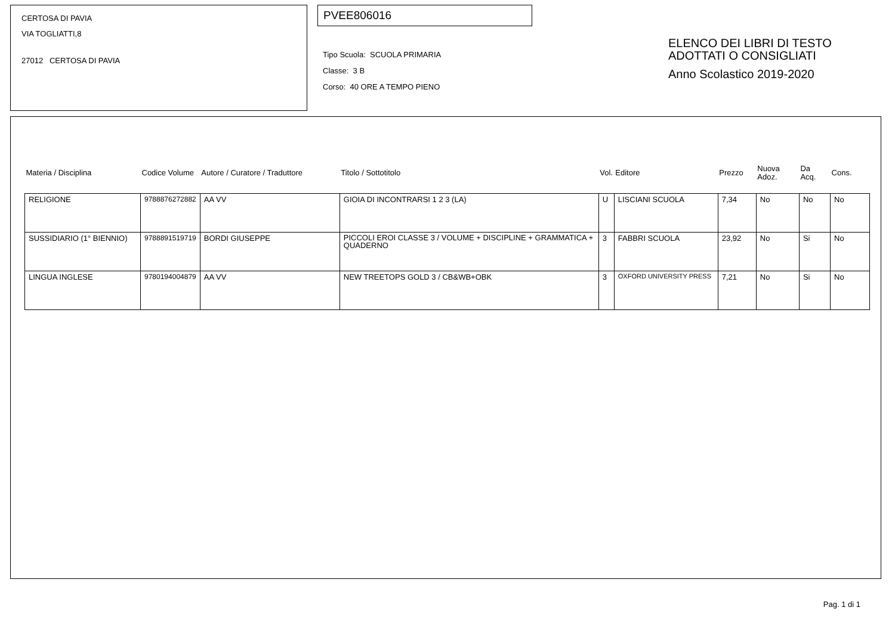CERTOSA DI PAVIA
VIA TOGLIATTI,8
27012 CERTOSA DI PAVIA
PVEE806016
Tipo Scuola: SCUOLA PRIMARIA
Classe: 3 B
Corso: 40 ORE A TEMPO PIENO
ELENCO DEI LIBRI DI TESTO
ADOTTATI O CONSIGLIATI
Anno Scolastico 2019-2020
| Materia / Disciplina | Codice Volume | Autore / Curatore / Traduttore | Titolo / Sottotitolo | Vol. | Editore | Prezzo | Nuova Adoz. | Da Acq. | Cons. |
| --- | --- | --- | --- | --- | --- | --- | --- | --- | --- |
| RELIGIONE | 9788876272882 | AA VV | GIOIA DI INCONTRARSI 1 2 3 (LA) | U | LISCIANI SCUOLA | 7,34 | No | No | No |
| SUSSIDIARIO (1° BIENNIO) | 9788891519719 | BORDI GIUSEPPE | PICCOLI EROI CLASSE 3 / VOLUME + DISCIPLINE + GRAMMATICA + QUADERNO | 3 | FABBRI SCUOLA | 23,92 | No | Si | No |
| LINGUA INGLESE | 9780194004879 | AA VV | NEW TREETOPS GOLD 3 / CB&WB+OBK | 3 | OXFORD UNIVERSITY PRESS | 7,21 | No | Si | No |
Pag. 1 di 1